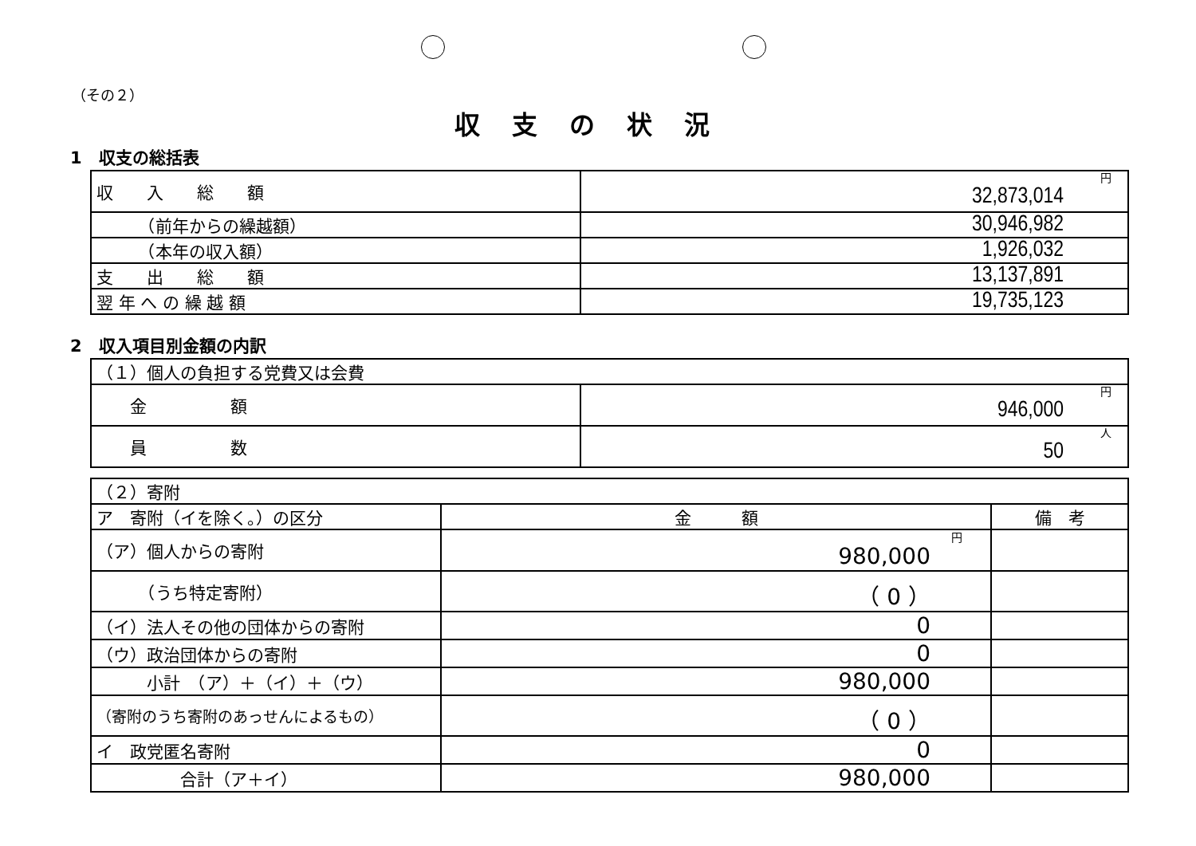（その２）
収支の状況
1　収支の総括表
| 収 入 総 額 | 円 32,873,014 |
| （前年からの繰越額） | 30,946,982 |
| （本年の収入額） | 1,926,032 |
| 支 出 総 額 | 13,137,891 |
| 翌 年 へ の 繰 越 額 | 19,735,123 |
2　収入項目別金額の内訳
| （１）個人の負担する党費又は会費 | |
| 金 額 | 円 946,000 |
| 員 数 | 人 50 |
| （２）寄附 | | |
| ア 寄附（イを除く。）の区分 | 金 額 | 備 考 |
| （ア）個人からの寄附 | 円 980,000 | |
| （うち特定寄附） | （ 0 ） | |
| （イ）法人その他の団体からの寄附 | 0 | |
| （ウ）政治団体からの寄附 | 0 | |
| 小計 （ア）＋（イ）＋（ウ） | 980,000 | |
| （寄附のうち寄附のあっせんによるもの） | （ 0 ） | |
| イ 政党匿名寄附 | 0 | |
| 合計（ア＋イ） | 980,000 | |